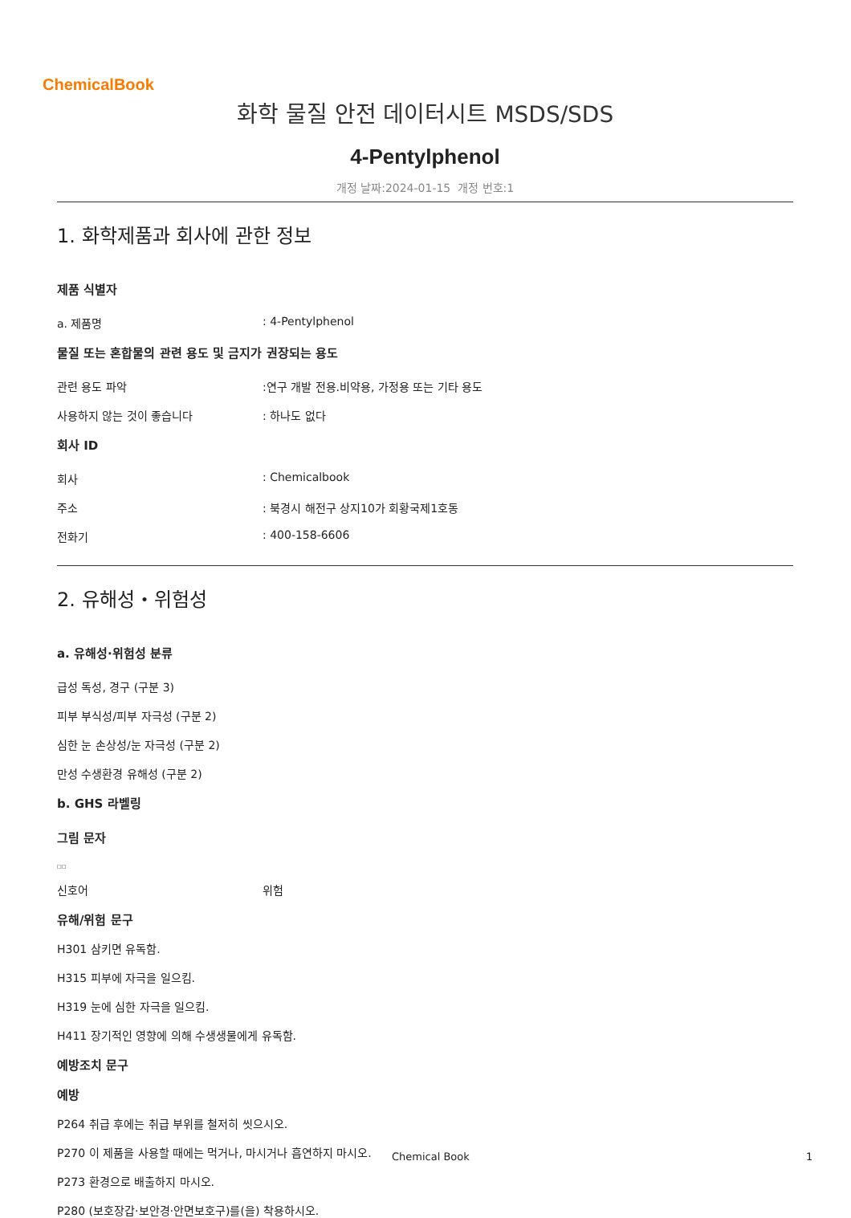ChemicalBook
화학 물질 안전 데이터시트 MSDS/SDS
4-Pentylphenol
개정 날짜:2024-01-15 개정 번호:1
1. 화학제품과 회사에 관한 정보
제품 식별자
a. 제품명: 4-Pentylphenol
물질 또는 혼합물의 관련 용도 및 금지가 권장되는 용도
관련 용도 파악:연구 개발 전용.비약용, 가정용 또는 기타 용도
사용하지 않는 것이 좋습니다: 하나도 없다
회사 ID
회사: Chemicalbook
주소: 북경시 해전구 상지10가 회황국제1호동
전화기: 400-158-6606
2. 유해성・위험성
a. 유해성·위험성 분류
급성 독성, 경구 (구분 3)
피부 부식성/피부 자극성 (구분 2)
심한 눈 손상성/눈 자극성 (구분 2)
만성 수생환경 유해성 (구분 2)
b. GHS 라벨링
그림 문자
□□
신호어 위험
유해/위험 문구
H301 삼키면 유독함.
H315 피부에 자극을 일으킴.
H319 눈에 심한 자극을 일으킴.
H411 장기적인 영향에 의해 수생생물에게 유독함.
예방조치 문구
예방
P264 취급 후에는 취급 부위를 철저히 씻으시오.
P270 이 제품을 사용할 때에는 먹거나, 마시거나 흡연하지 마시오.
P273 환경으로 배출하지 마시오.
P280 (보호장갑·보안경·안면보호구)를(을) 착용하시오.
Chemical Book 1